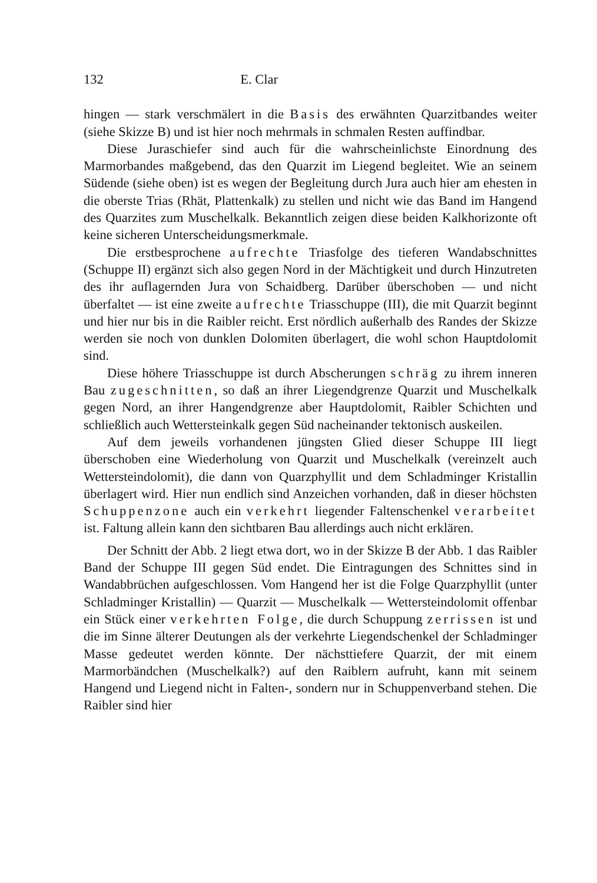132 E. Clar
hingen — stark verschmälert in die Basis des erwähnten Quarzitbandes weiter (siehe Skizze B) und ist hier noch mehrmals in schmalen Resten auffindbar.
Diese Juraschiefer sind auch für die wahrscheinlichste Einordnung des Marmorbandes maßgebend, das den Quarzit im Liegend begleitet. Wie an seinem Südende (siehe oben) ist es wegen der Begleitung durch Jura auch hier am ehesten in die oberste Trias (Rhät, Plattenkalk) zu stellen und nicht wie das Band im Hangend des Quarzites zum Muschelkalk. Bekanntlich zeigen diese beiden Kalkhorizonte oft keine sicheren Unterscheidungsmerkmale.
Die erstbesprochene aufrechte Triasfolge des tieferen Wandabschnittes (Schuppe II) ergänzt sich also gegen Nord in der Mächtigkeit und durch Hinzutreten des ihr auflagernden Jura von Schaidberg. Darüber überschoben — und nicht überfaltet — ist eine zweite aufrechte Triasschuppe (III), die mit Quarzit beginnt und hier nur bis in die Raibler reicht. Erst nördlich außerhalb des Randes der Skizze werden sie noch von dunklen Dolomiten überlagert, die wohl schon Hauptdolomit sind.
Diese höhere Triasschuppe ist durch Abscherungen schräg zu ihrem inneren Bau zugeschnitten, so daß an ihrer Liegendgrenze Quarzit und Muschelkalk gegen Nord, an ihrer Hangendgrenze aber Hauptdolomit, Raibler Schichten und schließlich auch Wettersteinkalk gegen Süd nacheinander tektonisch auskeilen.
Auf dem jeweils vorhandenen jüngsten Glied dieser Schuppe III liegt überschoben eine Wiederholung von Quarzit und Muschelkalk (vereinzelt auch Wettersteindolomit), die dann von Quarzphyllit und dem Schladminger Kristallin überlagert wird. Hier nun endlich sind Anzeichen vorhanden, daß in dieser höchsten Schuppenzone auch ein verkehrt liegender Faltenschenkel verarbeitet ist. Faltung allein kann den sichtbaren Bau allerdings auch nicht erklären.
Der Schnitt der Abb. 2 liegt etwa dort, wo in der Skizze B der Abb. 1 das Raibler Band der Schuppe III gegen Süd endet. Die Eintragungen des Schnittes sind in Wandabbrüchen aufgeschlossen. Vom Hangend her ist die Folge Quarzphyllit (unter Schladminger Kristallin) — Quarzit — Muschelkalk — Wettersteindolomit offenbar ein Stück einer verkehrten Folge, die durch Schuppung zerrissen ist und die im Sinne älterer Deutungen als der verkehrte Liegendschenkel der Schladminger Masse gedeutet werden könnte. Der nächsttiefere Quarzit, der mit einem Marmorbändchen (Muschelkalk?) auf den Raiblern aufruht, kann mit seinem Hangend und Liegend nicht in Falten-, sondern nur in Schuppenverband stehen. Die Raibler sind hier